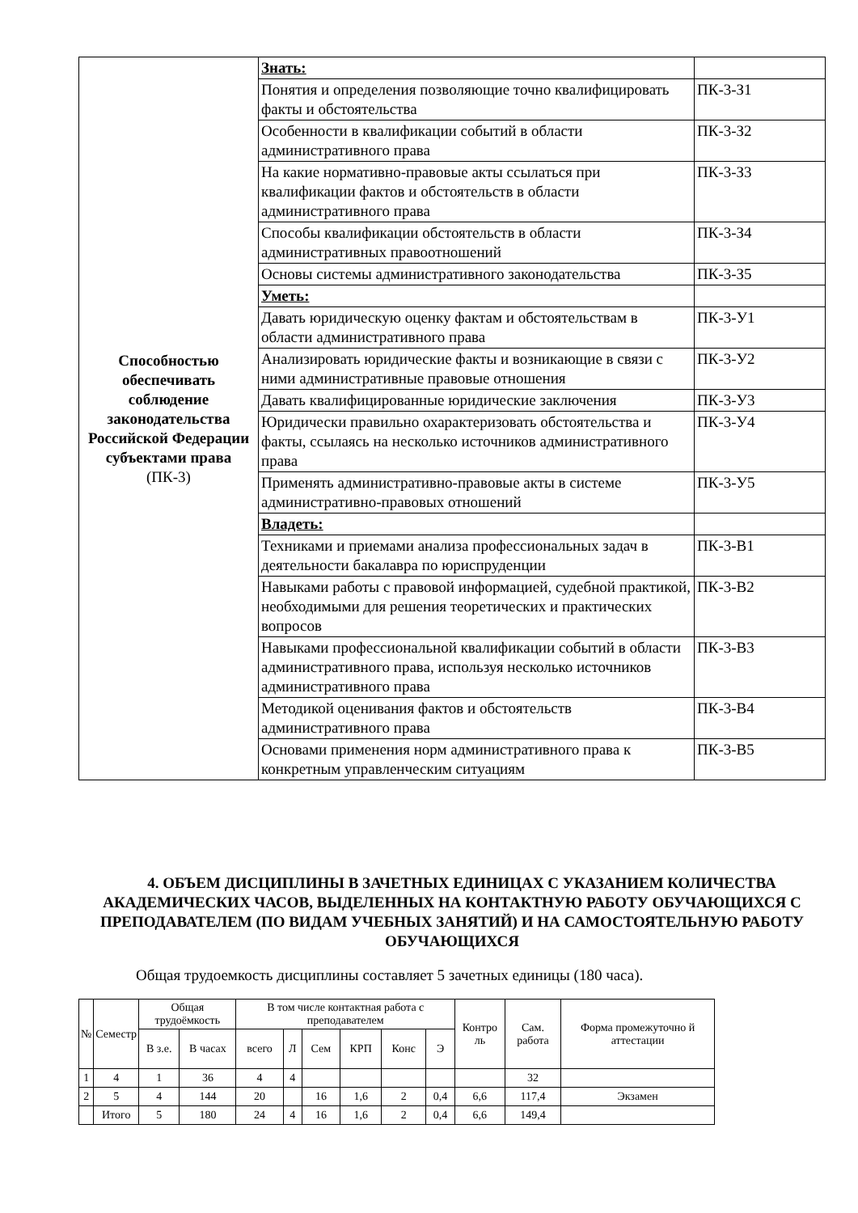| Способностью обеспечивать соблюдение законодательства Российской Федерации субъектами права (ПК-3) | Знать: | |
| | Понятия и определения позволяющие точно квалифицировать факты и обстоятельства | ПК-3-З1 |
| | Особенности в квалификации событий в области административного права | ПК-3-З2 |
| | На какие нормативно-правовые акты ссылаться при квалификации фактов и обстоятельств в области административного права | ПК-3-З3 |
| | Способы квалификации обстоятельств в области административных правоотношений | ПК-3-З4 |
| | Основы системы административного законодательства | ПК-3-З5 |
| | Уметь: | |
| | Давать юридическую оценку фактам и обстоятельствам в области административного права | ПК-3-У1 |
| | Анализировать юридические факты и возникающие в связи с ними административные правовые отношения | ПК-3-У2 |
| | Давать квалифицированные юридические заключения | ПК-3-У3 |
| | Юридически правильно охарактеризовать обстоятельства и факты, ссылаясь на несколько источников административного права | ПК-3-У4 |
| | Применять административно-правовые акты в системе административно-правовых отношений | ПК-3-У5 |
| | Владеть: | |
| | Техниками и приемами анализа профессиональных задач в деятельности бакалавра по юриспруденции | ПК-3-В1 |
| | Навыками работы с правовой информацией, судебной практикой, необходимыми для решения теоретических и практических вопросов | ПК-3-В2 |
| | Навыками профессиональной квалификации событий в области административного права, используя несколько источников административного права | ПК-3-В3 |
| | Методикой оценивания фактов и обстоятельств административного права | ПК-3-В4 |
| | Основами применения норм административного права к конкретным управленческим ситуациям | ПК-3-В5 |
4. ОБЪЕМ ДИСЦИПЛИНЫ В ЗАЧЕТНЫХ ЕДИНИЦАХ С УКАЗАНИЕМ КОЛИЧЕСТВА АКАДЕМИЧЕСКИХ ЧАСОВ, ВЫДЕЛЕННЫХ НА КОНТАКТНУЮ РАБОТУ ОБУЧАЮЩИХСЯ С ПРЕПОДАВАТЕЛЕМ (ПО ВИДАМ УЧЕБНЫХ ЗАНЯТИЙ) И НА САМОСТОЯТЕЛЬНУЮ РАБОТУ ОБУЧАЮЩИХСЯ
Общая трудоемкость дисциплины составляет 5 зачетных единицы (180 часа).
| № | Семестр | Общая трудоёмкость | | В том числе контактная работа с преподавателем | | | | | | Контро ль | Сам. работа | Форма промежуточно й аттестации |
| --- | --- | --- | --- | --- | --- | --- | --- | --- | --- | --- | --- | --- |
| | | В з.е. | В часах | всего | Л | Сем | КРП | Конс | Э | | | |
| 1 | 4 | 1 | 36 | 4 | 4 | | | | | | 32 | |
| 2 | 5 | 4 | 144 | 20 | | 16 | 1,6 | 2 | 0,4 | 6,6 | 117,4 | Экзамен |
| | Итого | 5 | 180 | 24 | 4 | 16 | 1,6 | 2 | 0,4 | 6,6 | 149,4 | |